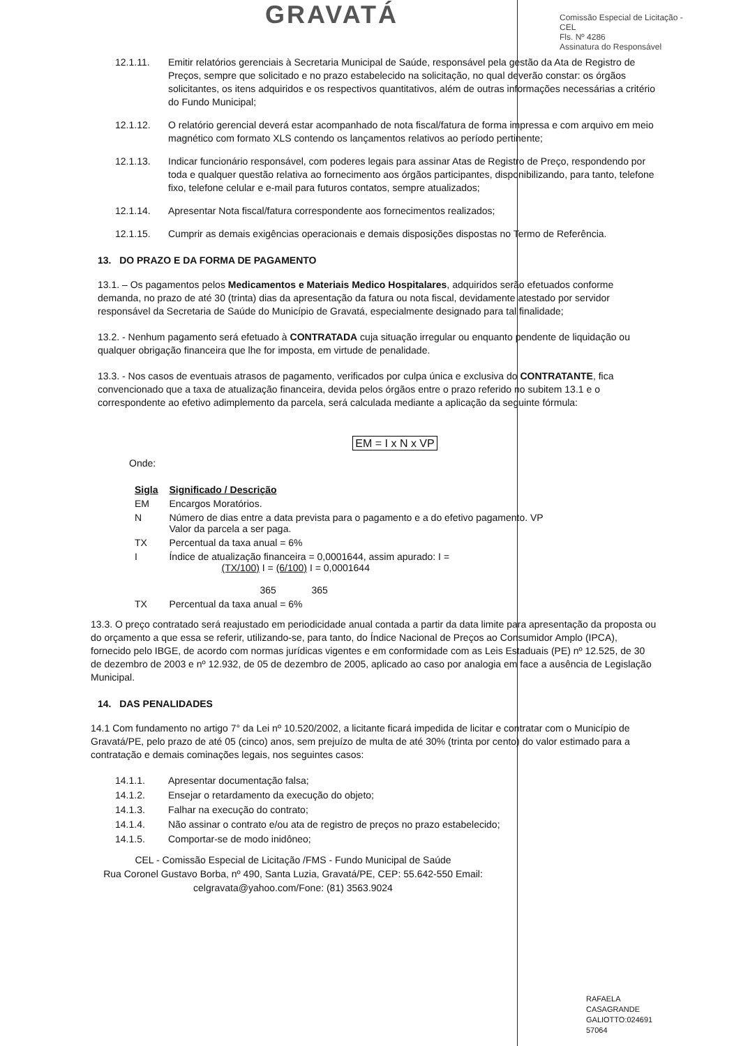GRAVATÁ
Comissão Especial de Licitação - CEL
Fls. Nº 4286
Assinatura do Responsável
12.1.11. Emitir relatórios gerenciais à Secretaria Municipal de Saúde, responsável pela gestão da Ata de Registro de Preços, sempre que solicitado e no prazo estabelecido na solicitação, no qual deverão constar: os órgãos solicitantes, os itens adquiridos e os respectivos quantitativos, além de outras informações necessárias a critério do Fundo Municipal;
12.1.12. O relatório gerencial deverá estar acompanhado de nota fiscal/fatura de forma impressa e com arquivo em meio magnético com formato XLS contendo os lançamentos relativos ao período pertinente;
12.1.13. Indicar funcionário responsável, com poderes legais para assinar Atas de Registro de Preço, respondendo por toda e qualquer questão relativa ao fornecimento aos órgãos participantes, disponibilizando, para tanto, telefone fixo, telefone celular e e-mail para futuros contatos, sempre atualizados;
12.1.14. Apresentar Nota fiscal/fatura correspondente aos fornecimentos realizados;
12.1.15. Cumprir as demais exigências operacionais e demais disposições dispostas no Termo de Referência.
13. DO PRAZO E DA FORMA DE PAGAMENTO
13.1. – Os pagamentos pelos Medicamentos e Materiais Medico Hospitalares, adquiridos serão efetuados conforme demanda, no prazo de até 30 (trinta) dias da apresentação da fatura ou nota fiscal, devidamente atestado por servidor responsável da Secretaria de Saúde do Município de Gravatá, especialmente designado para tal finalidade;
13.2. - Nenhum pagamento será efetuado à CONTRATADA cuja situação irregular ou enquanto pendente de liquidação ou qualquer obrigação financeira que lhe for imposta, em virtude de penalidade.
13.3. - Nos casos de eventuais atrasos de pagamento, verificados por culpa única e exclusiva do CONTRATANTE, fica convencionado que a taxa de atualização financeira, devida pelos órgãos entre o prazo referido no subitem 13.1 e o correspondente ao efetivo adimplemento da parcela, será calculada mediante a aplicação da seguinte fórmula:
EM = I x N x VP
Onde:
| Sigla | Significado / Descrição |
| --- | --- |
| EM | Encargos Moratórios. |
| N | Número de dias entre a data prevista para o pagamento e a do efetivo pagamento. VP Valor da parcela a ser paga. |
| TX | Percentual da taxa anual = 6% |
| I | Índice de atualização financeira = 0,0001644, assim apurado: I = (TX/100) I = (6/100) I = 0,0001644 365 365 |
| TX | Percentual da taxa anual = 6% |
13.3. O preço contratado será reajustado em periodicidade anual contada a partir da data limite para apresentação da proposta ou do orçamento a que essa se referir, utilizando-se, para tanto, do Índice Nacional de Preços ao Consumidor Amplo (IPCA), fornecido pelo IBGE, de acordo com normas jurídicas vigentes e em conformidade com as Leis Estaduais (PE) nº 12.525, de 30 de dezembro de 2003 e nº 12.932, de 05 de dezembro de 2005, aplicado ao caso por analogia em face a ausência de Legislação Municipal.
14. DAS PENALIDADES
14.1 Com fundamento no artigo 7° da Lei nº 10.520/2002, a licitante ficará impedida de licitar e contratar com o Município de Gravatá/PE, pelo prazo de até 05 (cinco) anos, sem prejuízo de multa de até 30% (trinta por cento) do valor estimado para a contratação e demais cominações legais, nos seguintes casos:
14.1.1. Apresentar documentação falsa;
14.1.2. Ensejar o retardamento da execução do objeto;
14.1.3. Falhar na execução do contrato;
14.1.4. Não assinar o contrato e/ou ata de registro de preços no prazo estabelecido;
14.1.5. Comportar-se de modo inidôneo;
CEL - Comissão Especial de Licitação /FMS - Fundo Municipal de Saúde
Rua Coronel Gustavo Borba, nº 490, Santa Luzia, Gravatá/PE, CEP: 55.642-550 Email:
celgravata@yahoo.com/Fone: (81) 3563.9024
RAFAELA
CASAGRANDE
GALIOTTO:024691
57064